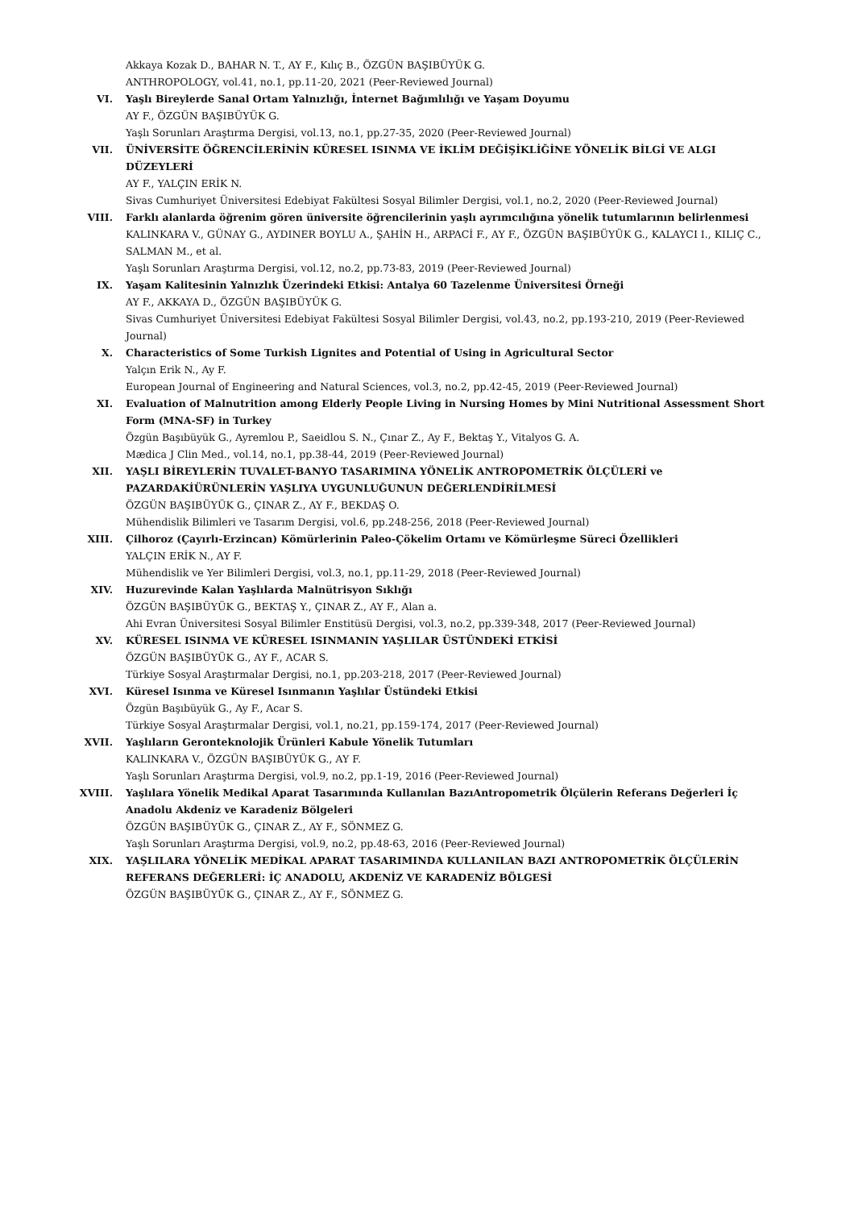Akkaya Kozak D., BAHAR N. T., AY F., Kılıç B., ÖZGÜN BAŞIBÜYÜK G.
ANTHROPOLOGY, vol.41, no.1, pp.11-20, 2021 (Peer-Reviewed Journal)
VI. Yaşlı Bireylerde Sanal Ortam Yalnızlığı, İnternet Bağımlılığı ve Yaşam Doyumu
AY F., ÖZGÜN BAŞIBÜYÜK G.
Yaşlı Sorunları Araştırma Dergisi, vol.13, no.1, pp.27-35, 2020 (Peer-Reviewed Journal)
VII. ÜNİVERSİTE ÖĞRENCİLERİNİN KÜRESEL ISINMA VE İKLİM DEĞİŞİKLİĞİNE YÖNELİK BİLGİ VE ALGI DÜZEYLERİ
AY F., YALÇIN ERİK N.
Sivas Cumhuriyet Üniversitesi Edebiyat Fakültesi Sosyal Bilimler Dergisi, vol.1, no.2, 2020 (Peer-Reviewed Journal)
VIII. Farklı alanlarda öğrenim gören üniversite öğrencilerinin yaşlı ayrımcılığına yönelik tutumlarının belirlenmesi
KALINKARA V., GÜNAY G., AYDINER BOYLU A., ŞAHİN H., ARPACİ F., AY F., ÖZGÜN BAŞIBÜYÜK G., KALAYCI I., KILIÇ C., SALMAN M., et al.
Yaşlı Sorunları Araştırma Dergisi, vol.12, no.2, pp.73-83, 2019 (Peer-Reviewed Journal)
IX. Yaşam Kalitesinin Yalnızlık Üzerindeki Etkisi: Antalya 60 Tazelenme Üniversitesi Örneği
AY F., AKKAYA D., ÖZGÜN BAŞIBÜYÜK G.
Sivas Cumhuriyet Üniversitesi Edebiyat Fakültesi Sosyal Bilimler Dergisi, vol.43, no.2, pp.193-210, 2019 (Peer-Reviewed Journal)
X. Characteristics of Some Turkish Lignites and Potential of Using in Agricultural Sector
Yalçın Erik N., Ay F.
European Journal of Engineering and Natural Sciences, vol.3, no.2, pp.42-45, 2019 (Peer-Reviewed Journal)
XI. Evaluation of Malnutrition among Elderly People Living in Nursing Homes by Mini Nutritional Assessment Short Form (MNA-SF) in Turkey
Özgün Başıbüyük G., Ayremlou P., Saeidlou S. N., Çınar Z., Ay F., Bektaş Y., Vitalyos G. A.
Mædica J Clin Med., vol.14, no.1, pp.38-44, 2019 (Peer-Reviewed Journal)
XII. YAŞLI BİREYLERİN TUVALET-BANYO TASARIMINA YÖNELİK ANTROPOMETRİK ÖLÇÜLERİ ve PAZARDAKİÜRÜNLERİN YAŞLIYA UYGUNLUĞUNUN DEĞERLENDİRİLMESİ
ÖZGÜN BAŞIBÜYÜK G., ÇINAR Z., AY F., BEKDAŞ O.
Mühendislik Bilimleri ve Tasarım Dergisi, vol.6, pp.248-256, 2018 (Peer-Reviewed Journal)
XIII. Çilhoroz (Çayırlı-Erzincan) Kömürlerinin Paleo-Çökelim Ortamı ve Kömürleşme Süreci Özellikleri
YALÇIN ERİK N., AY F.
Mühendislik ve Yer Bilimleri Dergisi, vol.3, no.1, pp.11-29, 2018 (Peer-Reviewed Journal)
XIV. Huzurevinde Kalan Yaşlılarda Malnütrisyon Sıklığı
ÖZGÜN BAŞIBÜYÜK G., BEKTAŞ Y., ÇINAR Z., AY F., Alan a.
Ahi Evran Üniversitesi Sosyal Bilimler Enstitüsü Dergisi, vol.3, no.2, pp.339-348, 2017 (Peer-Reviewed Journal)
XV. KÜRESEL ISINMA VE KÜRESEL ISINMANIN YAŞLILAR ÜSTÜNDEKİ ETKİSİ
ÖZGÜN BAŞIBÜYÜK G., AY F., ACAR S.
Türkiye Sosyal Araştırmalar Dergisi, no.1, pp.203-218, 2017 (Peer-Reviewed Journal)
XVI. Küresel Isınma ve Küresel Isınmanın Yaşlılar Üstündeki Etkisi
Özgün Başıbüyük G., Ay F., Acar S.
Türkiye Sosyal Araştırmalar Dergisi, vol.1, no.21, pp.159-174, 2017 (Peer-Reviewed Journal)
XVII. Yaşlıların Geronteknolojik Ürünleri Kabule Yönelik Tutumları
KALINKARA V., ÖZGÜN BAŞIBÜYÜK G., AY F.
Yaşlı Sorunları Araştırma Dergisi, vol.9, no.2, pp.1-19, 2016 (Peer-Reviewed Journal)
XVIII. Yaşlılara Yönelik Medikal Aparat Tasarımında Kullanılan BazıAntropometrik Ölçülerin Referans Değerleri İç Anadolu Akdeniz ve Karadeniz Bölgeleri
ÖZGÜN BAŞIBÜYÜK G., ÇINAR Z., AY F., SÖNMEZ G.
Yaşlı Sorunları Araştırma Dergisi, vol.9, no.2, pp.48-63, 2016 (Peer-Reviewed Journal)
XIX. YAŞLILARA YÖNELİK MEDİKAL APARAT TASARIMINDA KULLANILAN BAZI ANTROPOMETRİK ÖLÇÜLERİN REFERANS DEĞERLERİ: İÇ ANADOLU, AKDENİZ VE KARADENİZ BÖLGESİ
ÖZGÜN BAŞIBÜYÜK G., ÇINAR Z., AY F., SÖNMEZ G.